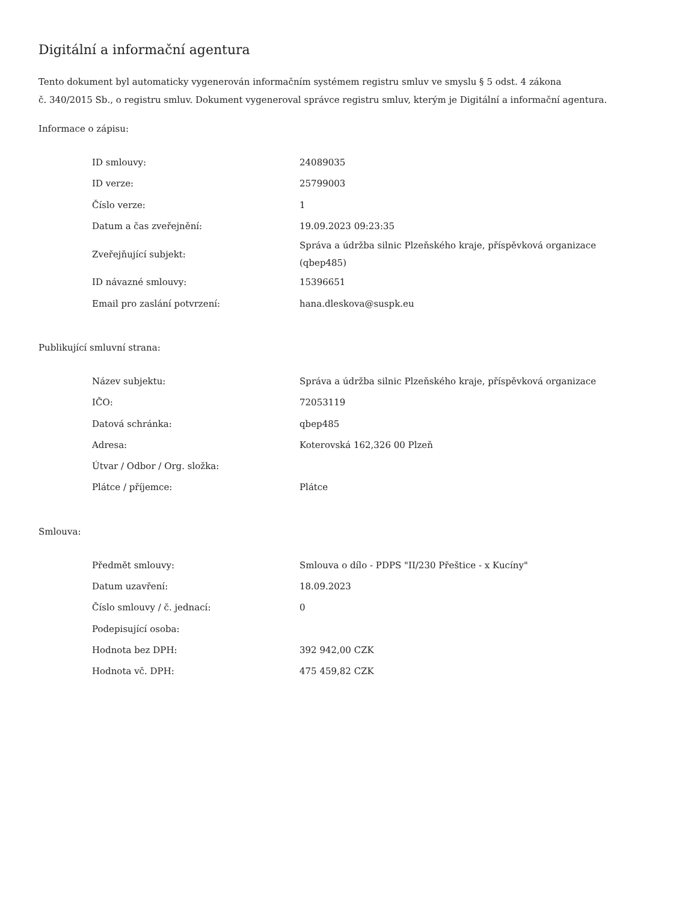Digitální a informační agentura
Tento dokument byl automaticky vygenerován informačním systémem registru smluv ve smyslu § 5 odst. 4 zákona
č. 340/2015 Sb., o registru smluv. Dokument vygeneroval správce registru smluv, kterým je Digitální a informační agentura.
Informace o zápisu:
| ID smlouvy: | 24089035 |
| ID verze: | 25799003 |
| Číslo verze: | 1 |
| Datum a čas zveřejnění: | 19.09.2023 09:23:35 |
| Zveřejňující subjekt: | Správa a údržba silnic Plzeňského kraje, příspěvková organizace (qbep485) |
| ID návazné smlouvy: | 15396651 |
| Email pro zaslání potvrzení: | hana.dleskova@suspk.eu |
Publikující smluvní strana:
| Název subjektu: | Správa a údržba silnic Plzeňského kraje, příspěvková organizace |
| IČO: | 72053119 |
| Datová schránka: | qbep485 |
| Adresa: | Koterovská 162,326 00 Plzeň |
| Útvar / Odbor / Org. složka: | |
| Plátce / příjemce: | Plátce |
Smlouva:
| Předmět smlouvy: | Smlouva o dílo - PDPS "II/230 Přeštice - x Kucíny" |
| Datum uzavření: | 18.09.2023 |
| Číslo smlouvy / č. jednací: | 0 |
| Podepisující osoba: | |
| Hodnota bez DPH: | 392 942,00 CZK |
| Hodnota vč. DPH: | 475 459,82 CZK |